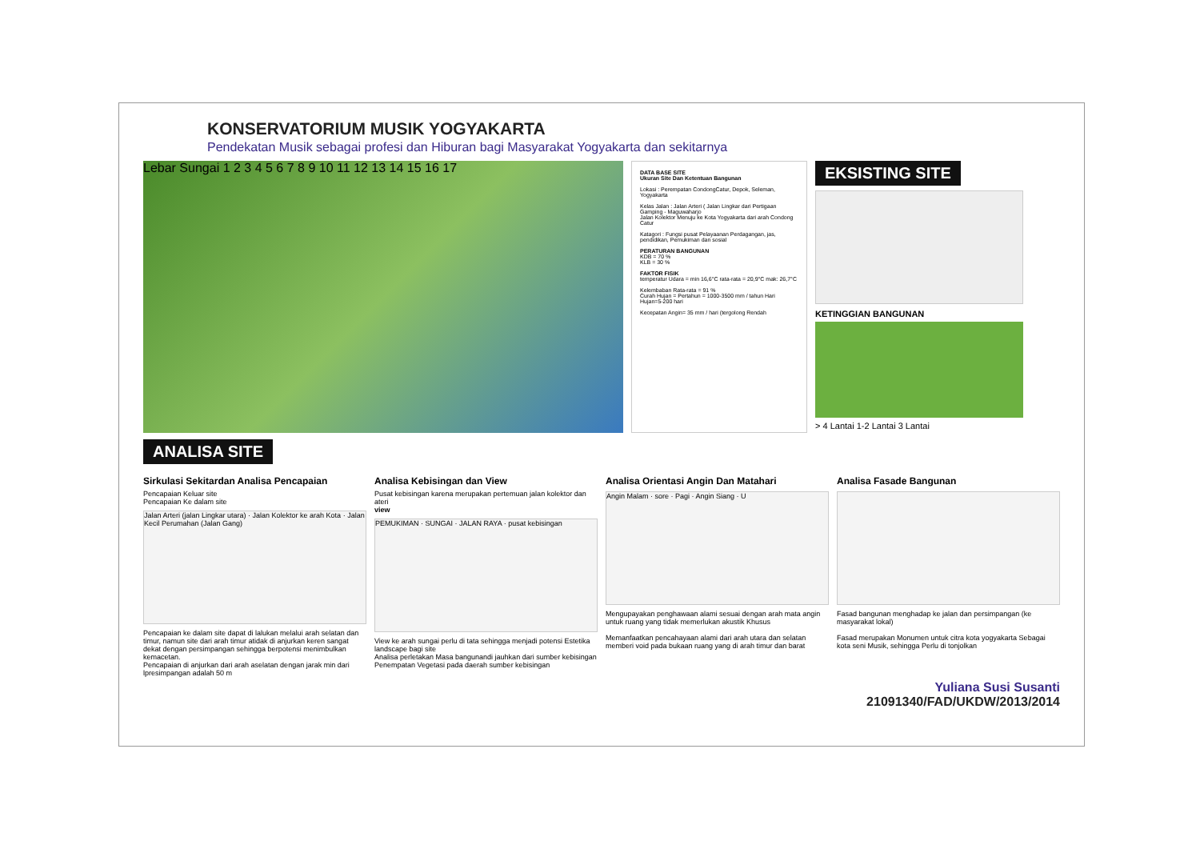KONSERVATORIUM MUSIK YOGYAKARTA
Pendekatan Musik sebagai profesi dan Hiburan bagi Masyarakat Yogyakarta dan sekitarnya
Lebar Sungai 1 2 3 4 5 6 7 8 9 10 11 12 13 14 15 16 17
DATA BASE SITE
Ukuran Site Dan Ketentuan Bangunan
Lokasi : Perempatan CondongCatur, Depok, Seleman, Yogyakarta
Kelas Jalan : Jalan Arteri ( Jalan Lingkar dari Pertigaan Gamping - Maguwaharjo
Jalan Kolektor Menuju ke Kota Yogyakarta dari arah Condong Catur
Katagori : Fungsi pusat Pelayaanan Perdagangan, jas, pendidikan, Pemukiman dan sosial
PERATURAN BANGUNAN
KDB = 70 %
KLB = 30 %
FAKTOR FISIK
temperatur Udara = min 16,6°C rata-rata = 20,9°C mak: 26,7°C
Kelembaban Rata-rata = 91 %
Curah Hujan = Pertahun = 1000-3500 mm / tahun Hari Hujan=5-200 hari
Kecepatan Angin= 35 mm / hari (tergolong Rendah
EKSISTING SITE
KETINGGIAN BANGUNAN
> 4 Lantai 1-2 Lantai 3 Lantai
ANALISA SITE
Sirkulasi Sekitardan Analisa Pencapaian
Pencapaian Keluar site
Pencapaian Ke dalam site
Jalan Arteri (jalan Lingkar utara) · Jalan Kolektor ke arah Kota · Jalan Kecil Perumahan (Jalan Gang)
Pencapaian ke dalam site dapat di lalukan melalui arah selatan dan timur, namun site dari arah timur atidak di anjurkan keren sangat dekat dengan persimpangan sehingga berpotensi menimbulkan kemacetan.
Pencapaian di anjurkan dari arah aselatan dengan jarak min dari lpresimpangan adalah 50 m
Analisa Kebisingan dan View
Pusat kebisingan karena merupakan pertemuan jalan kolektor dan ateri
view
PEMUKIMAN · SUNGAI · JALAN RAYA · pusat kebisingan
View ke arah sungai perlu di tata sehingga menjadi potensi Estetika landscape bagi site
Analisa perletakan Masa bangunandi jauhkan dari sumber kebisingan
Penempatan Vegetasi pada daerah sumber kebisingan
Analisa Orientasi Angin Dan Matahari
Angin Malam · sore · Pagi · Angin Siang · U
Mengupayakan penghawaan alami sesuai dengan arah mata angin untuk ruang yang tidak memerlukan akustik Khusus
Memanfaatkan pencahayaan alami dari arah utara dan selatan memberi void pada bukaan ruang yang di arah timur dan barat
Analisa Fasade Bangunan
Fasad bangunan menghadap ke jalan dan persimpangan (ke masyarakat lokal)
Fasad merupakan Monumen untuk citra kota yogyakarta Sebagai kota seni Musik, sehingga Perlu di tonjolkan
Yuliana Susi Susanti
21091340/FAD/UKDW/2013/2014